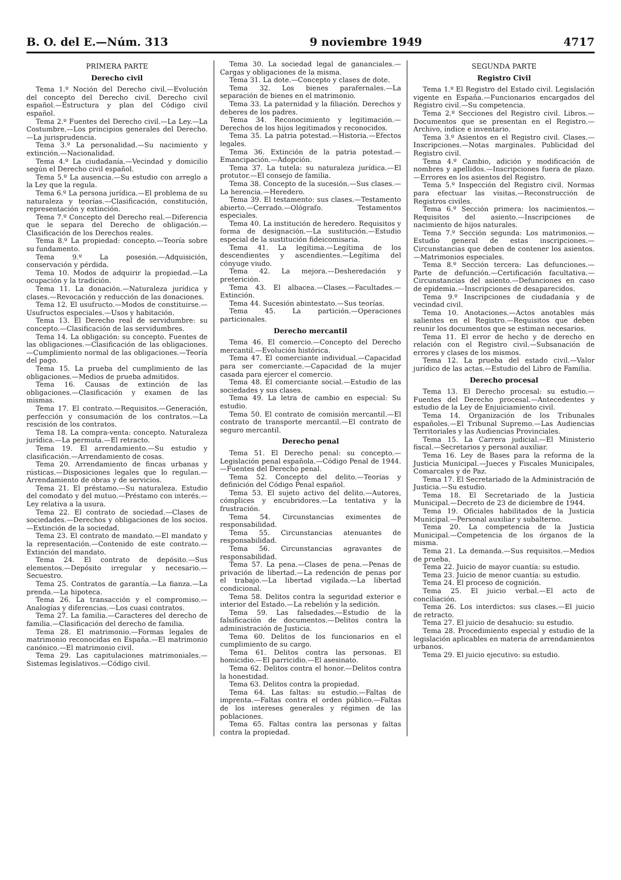B. O. del E.—Núm. 313 9 noviembre 1949 4717
PRIMERA PARTE
Derecho civil
Tema 1.º Noción del Derecho civil.—Evolución del concepto del Derecho civil. Derecho civil español.—Estructura y plan del Código civil español.
Tema 2.º Fuentes del Derecho civil.—La Ley.—La Costumbre.—Los principios generales del Derecho.—La jurisprudencia.
Tema 3.º La personalidad.—Su nacimiento y extinción.—Nacionalidad.
Tema 4.º La ciudadanía.—Vecindad y domicilio según el Derecho civil español.
Tema 5.º La ausencia.—Su estudio con arreglo a la Ley que la regula.
Tema 6.º La persona jurídica.—El problema de su naturaleza y teorías.—Clasificación, constitución, representación y extinción.
Tema 7.º Concepto del Derecho real.—Diferencia que le separa del Derecho de obligación.—Clasificación de los Derechos reales.
Tema 8.º La propiedad: concepto.—Teoría sobre su fundamento.
Tema 9.º La posesión.—Adquisición, conservación y pérdida.
Tema 10. Modos de adquirir la propiedad.—La ocupación y la tradición.
Tema 11. La donación.—Naturaleza jurídica y clases.—Revocación y reducción de las donaciones.
Tema 12. El usufructo.—Modos de constituirse.—Usufructos especiales.—Usos y habitación.
Tema 13. El Derecho real de servidumbre: su concepto.—Clasificación de las servidumbres.
Tema 14. La obligación: su concepto. Fuentes de las obligaciones.—Clasificación de las obligaciones.—Cumplimiento normal de las obligaciones.—Teoría del pago.
Tema 15. La prueba del cumplimiento de las obligaciones.—Medios de prueba admitidos.
Tema 16. Causas de extinción de las obligaciones.—Clasificación y examen de las mismas.
Tema 17. El contrato.—Requisitos.—Generación, perfección y consumación de los contratos.—La rescisión de los contratos.
Tema 18. La compra-venta: concepto. Naturaleza jurídica.—La permuta.—El retracto.
Tema 19. El arrendamiento.—Su estudio y clasificación.—Arrendamiento de cosas.
Tema 20. Arrendamiento de fincas urbanas y rústicas.—Disposiciones legales que lo regulan.—Arrendamiento de obras y de servicios.
Tema 21. El préstamo.—Su naturaleza. Estudio del comodato y del mutuo.—Préstamo con interés.—Ley relativa a la usura.
Tema 22. El contrato de sociedad.—Clases de sociedades.—Derechos y obligaciones de los socios.—Extinción de la sociedad.
Tema 23. El contrato de mandato.—El mandato y la representación.—Contenido de este contrato.—Extinción del mandato.
Tema 24. El contrato de depósito.—Sus elementos.—Depósito irregular y necesario.—Secuestro.
Tema 25. Contratos de garantía.—La fianza.—La prenda.—La hipoteca.
Tema 26. La transacción y el compromiso.—Analogías y diferencias.—Los cuasi contratos.
Tema 27. La familia.—Caracteres del derecho de familia.—Clasificación del derecho de familia.
Tema 28. El matrimonio.—Formas legales de matrimonio reconocidas en España.—El matrimonio canónico.—El matrimonio civil.
Tema 29. Las capitulaciones matrimoniales.—Sistemas legislativos.—Código civil.
Tema 30. La sociedad legal de gananciales.—Cargas y obligaciones de la misma.
Tema 31. La dote.—Concepto y clases de dote.
Tema 32. Los bienes parafernales.—La separación de bienes en el matrimonio.
Tema 33. La paternidad y la filiación. Derechos y deberes de los padres.
Tema 34. Reconocimiento y legitimación.—Derechos de los hijos legitimados y reconocidos.
Tema 35. La patria potestad.—Historia.—Efectos legales.
Tema 36. Extinción de la patria potestad.—Emancipación.—Adopción.
Tema 37. La tutela: su naturaleza jurídica.—El protutor.—El consejo de familia.
Tema 38. Concepto de la sucesión.—Sus clases.—La herencia.—Heredero.
Tema 39. El testamento: sus clases.—Testamento abierto.—Cerrado.—Ológrafo. Testamentos especiales.
Tema 40. La institución de heredero. Requisitos y forma de designación.—La sustitución.—Estudio especial de la sustitución fideicomisaria.
Tema 41. La legítima.—Legítima de los descendientes y ascendientes.—Legítima del cónyuge viudo.
Tema 42. La mejora.—Desheredación y preterición.
Tema 43. El albacea.—Clases.—Facultades.—Extinción.
Tema 44. Sucesión abintestato.—Sus teorías.
Tema 45. La partición.—Operaciones particionales.
Derecho mercantil
Tema 46. El comercio.—Concepto del Derecho mercantil.—Evolución histórica.
Tema 47. El comerciante individual.—Capacidad para ser comerciante.—Capacidad de la mujer casada para ejercer el comercio.
Tema 48. El comerciante social.—Estudio de las sociedades y sus clases.
Tema 49. La letra de cambio en especial: Su estudio.
Tema 50. El contrato de comisión mercantil.—El contrato de transporte mercantil.—El contrato de seguro mercantil.
Derecho penal
Tema 51. El Derecho penal: su concepto.—Legislación penal española.—Código Penal de 1944.—Fuentes del Derecho penal.
Tema 52. Concepto del delito.—Teorías y definición del Código Penal español.
Tema 53. El sujeto activo del delito.—Autores, cómplices y encubridores.—La tentativa y la frustración.
Tema 54. Circunstancias eximentes de responsabilidad.
Tema 55. Circunstancias atenuantes de responsabilidad.
Tema 56. Circunstancias agravantes de responsabilidad.
Tema 57. La pena.—Clases de pena.—Penas de privación de libertad.—La redención de penas por el trabajo.—La libertad vigilada.—La libertad condicional.
Tema 58. Delitos contra la seguridad exterior e interior del Estado.—La rebelión y la sedición.
Tema 59. Las falsedades.—Estudio de la falsificación de documentos.—Delitos contra la administración de Justicia.
Tema 60. Delitos de los funcionarios en el cumplimiento de su cargo.
Tema 61. Delitos contra las personas. El homicidio.—El parricidio.—El asesinato.
Tema 62. Delitos contra el honor.—Delitos contra la honestidad.
Tema 63. Delitos contra la propiedad.
Tema 64. Las faltas: su estudio.—Faltas de imprenta.—Faltas contra el orden público.—Faltas de los intereses generales y régimen de las poblaciones.
Tema 65. Faltas contra las personas y faltas contra la propiedad.
SEGUNDA PARTE
Registro Civil
Tema 1.º El Registro del Estado civil. Legislación vigente en España.—Funcionarios encargados del Registro civil.—Su competencia.
Tema 2.º Secciones del Registro civil. Libros.—Documentos que se presentan en el Registro.—Archivo, índice e inventario.
Tema 3.º Asientos en el Registro civil. Clases.—Inscripciones.—Notas marginales. Publicidad del Registro civil.
Tema 4.º Cambio, adición y modificación de nombres y apellidos.—Inscripciones fuera de plazo.—Errores en los asientos del Registro.
Tema 5.º Inspección del Registro civil. Normas para efectuar las visitas.—Reconstrucción de Registros civiles.
Tema 6.º Sección primera: los nacimientos.—Requisitos del asiento.—Inscripciones de nacimiento de hijos naturales.
Tema 7.º Sección segunda: Los matrimonios.—Estudio general de estas inscripciones.—Circunstancias que deben de contener los asientos.—Matrimonios especiales.
Tema 8.º Sección tercera: Las defunciones.—Parte de defunción.—Certificación facultativa.—Circunstancias del asiento.—Defunciones en caso de epidemia.—Inscripciones de desaparecidos.
Tema 9.º Inscripciones de ciudadanía y de vecindad civil.
Tema 10. Anotaciones.—Actos anotables más salientes en el Registro.—Requisitos que deben reunir los documentos que se estiman necesarios.
Tema 11. El error de hecho y de derecho en relación con el Registro civil.—Subsanación de errores y clases de los mismos.
Tema 12. La prueba del estado civil.—Valor jurídico de las actas.—Estudio del Libro de Familia.
Derecho procesal
Tema 13. El Derecho procesal: su estudio.—Fuentes del Derecho procesal.—Antecedentes y estudio de la Ley de Enjuiciamiento civil.
Tema 14. Organización de los Tribunales españoles.—El Tribunal Supremo.—Las Audiencias Territoriales y las Audiencias Provinciales.
Tema 15. La Carrera judicial.—El Ministerio fiscal.—Secretarios y personal auxiliar.
Tema 16. Ley de Bases para la reforma de la Justicia Municipal.—Jueces y Fiscales Municipales, Comarcales y de Paz.
Tema 17. El Secretariado de la Administración de Justicia.—Su estudio.
Tema 18. El Secretariado de la Justicia Municipal.—Decreto de 23 de diciembre de 1944.
Tema 19. Oficiales habilitados de la Justicia Municipal.—Personal auxiliar y subalterno.
Tema 20. La competencia de la Justicia Municipal.—Competencia de los órganos de la misma.
Tema 21. La demanda.—Sus requisitos.—Medios de prueba.
Tema 22. Juicio de mayor cuantía: su estudio.
Tema 23. Juicio de menor cuantía: su estudio.
Tema 24. El proceso de cognición.
Tema 25. El juicio verbal.—El acto de conciliación.
Tema 26. Los interdictos: sus clases.—El juicio de retracto.
Tema 27. El juicio de desahucio: su estudio.
Tema 28. Procedimiento especial y estudio de la legislación aplicables en materia de arrendamientos urbanos.
Tema 29. El juicio ejecutivo: su estudio.